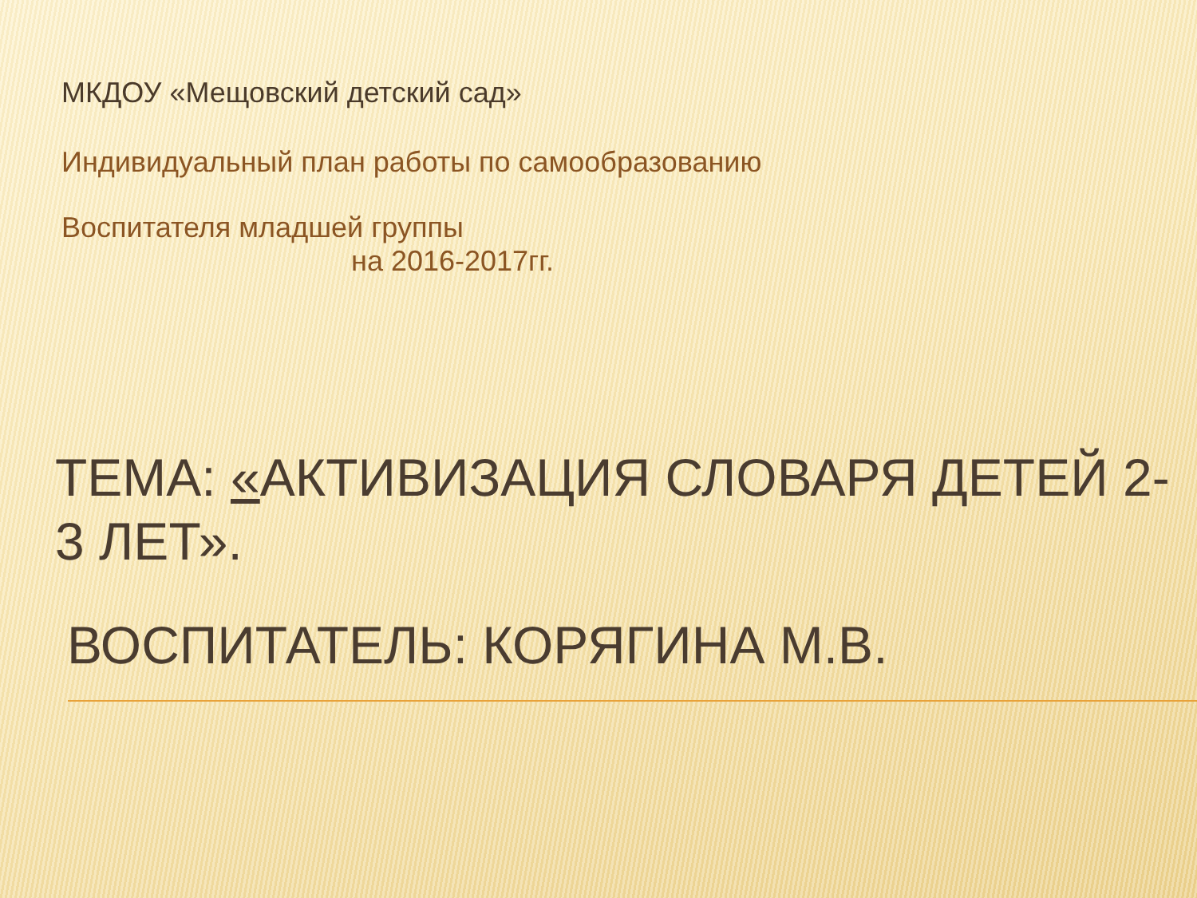МКДОУ «Мещовский детский сад»
Индивидуальный план работы по самообразованию
Воспитателя младшей группы
на 2016-2017гг.
ТЕМА: «АКТИВИЗАЦИЯ СЛОВАРЯ ДЕТЕЙ 2-3 ЛЕТ».
ВОСПИТАТЕЛЬ: КОРЯГИНА М.В.